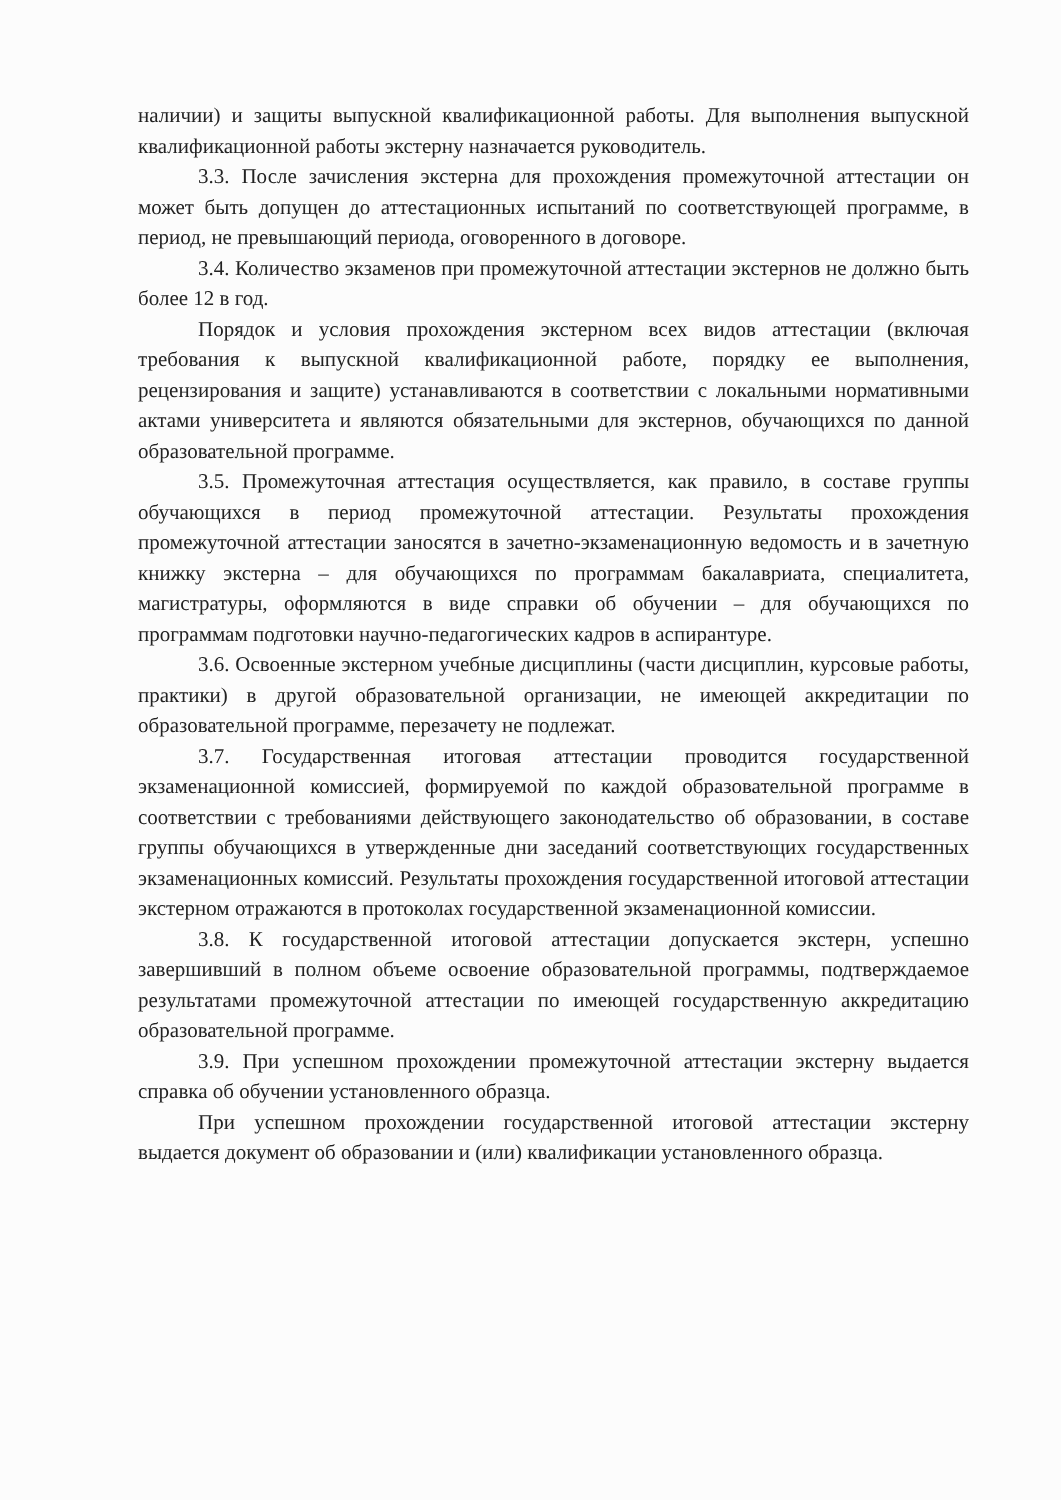наличии) и защиты выпускной квалификационной работы. Для выполнения выпускной квалификационной работы экстерну назначается руководитель.
3.3. После зачисления экстерна для прохождения промежуточной аттестации он может быть допущен до аттестационных испытаний по соответствующей программе, в период, не превышающий периода, оговоренного в договоре.
3.4. Количество экзаменов при промежуточной аттестации экстернов не должно быть более 12 в год.
Порядок и условия прохождения экстерном всех видов аттестации (включая требования к выпускной квалификационной работе, порядку ее выполнения, рецензирования и защите) устанавливаются в соответствии с локальными нормативными актами университета и являются обязательными для экстернов, обучающихся по данной образовательной программе.
3.5. Промежуточная аттестация осуществляется, как правило, в составе группы обучающихся в период промежуточной аттестации. Результаты прохождения промежуточной аттестации заносятся в зачетно-экзаменационную ведомость и в зачетную книжку экстерна – для обучающихся по программам бакалавриата, специалитета, магистратуры, оформляются в виде справки об обучении – для обучающихся по программам подготовки научно-педагогических кадров в аспирантуре.
3.6. Освоенные экстерном учебные дисциплины (части дисциплин, курсовые работы, практики) в другой образовательной организации, не имеющей аккредитации по образовательной программе, перезачету не подлежат.
3.7. Государственная итоговая аттестации проводится государственной экзаменационной комиссией, формируемой по каждой образовательной программе в соответствии с требованиями действующего законодательство об образовании, в составе группы обучающихся в утвержденные дни заседаний соответствующих государственных экзаменационных комиссий. Результаты прохождения государственной итоговой аттестации экстерном отражаются в протоколах государственной экзаменационной комиссии.
3.8. К государственной итоговой аттестации допускается экстерн, успешно завершивший в полном объеме освоение образовательной программы, подтверждаемое результатами промежуточной аттестации по имеющей государственную аккредитацию образовательной программе.
3.9. При успешном прохождении промежуточной аттестации экстерну выдается справка об обучении установленного образца.
При успешном прохождении государственной итоговой аттестации экстерну выдается документ об образовании и (или) квалификации установленного образца.